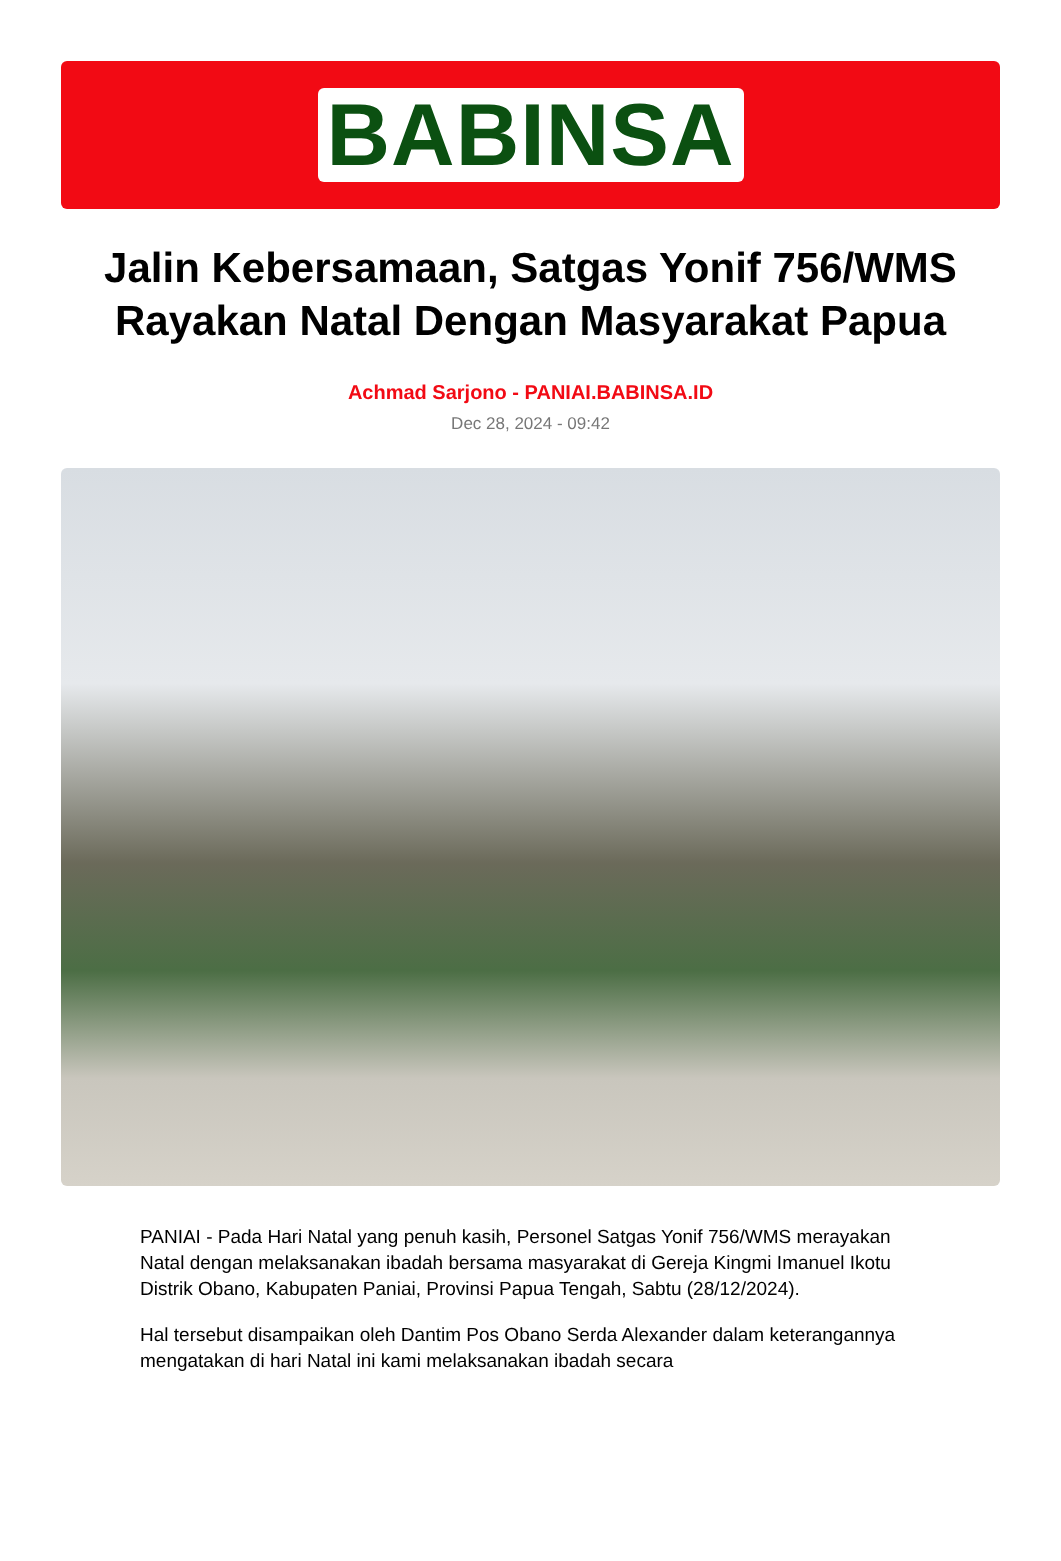BABINSA
Jalin Kebersamaan, Satgas Yonif 756/WMS Rayakan Natal Dengan Masyarakat Papua
Achmad Sarjono - PANIAI.BABINSA.ID
Dec 28, 2024 - 09:42
PANIAI - Pada Hari Natal yang penuh kasih, Personel Satgas Yonif 756/WMS merayakan Natal dengan melaksanakan ibadah bersama masyarakat di Gereja Kingmi Imanuel Ikotu Distrik Obano, Kabupaten Paniai, Provinsi Papua Tengah, Sabtu (28/12/2024).
Hal tersebut disampaikan oleh Dantim Pos Obano Serda Alexander dalam keterangannya mengatakan di hari Natal ini kami melaksanakan ibadah secara